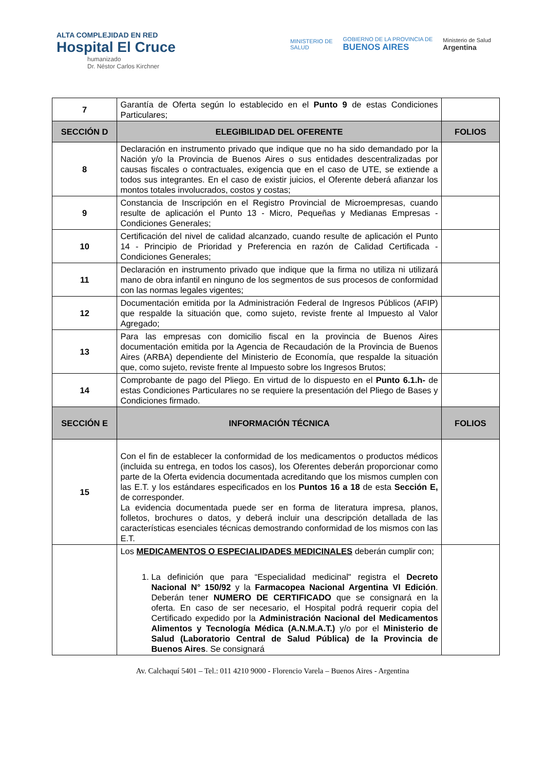ALTA COMPLEJIDAD EN RED
Hospital El Cruce
humanizado
Dr. Néstor Carlos Kirchner
MINISTERIO DE
SALUD
GOBIERNO DE LA PROVINCIA DE
BUENOS AIRES
Ministerio de Salud
Argentina
| 7 | Garantía de Oferta según lo establecido en el Punto 9 de estas Condiciones Particulares; | |
| SECCIÓN D | ELEGIBILIDAD DEL OFERENTE | FOLIOS |
| 8 | Declaración en instrumento privado que indique que no ha sido demandado por la Nación y/o la Provincia de Buenos Aires o sus entidades descentralizadas por causas fiscales o contractuales, exigencia que en el caso de UTE, se extiende a todos sus integrantes. En el caso de existir juicios, el Oferente deberá afianzar los montos totales involucrados, costos y costas; | |
| 9 | Constancia de Inscripción en el Registro Provincial de Microempresas, cuando resulte de aplicación el Punto 13 - Micro, Pequeñas y Medianas Empresas - Condiciones Generales; | |
| 10 | Certificación del nivel de calidad alcanzado, cuando resulte de aplicación el Punto 14 - Principio de Prioridad y Preferencia en razón de Calidad Certificada - Condiciones Generales; | |
| 11 | Declaración en instrumento privado que indique que la firma no utiliza ni utilizará mano de obra infantil en ninguno de los segmentos de sus procesos de conformidad con las normas legales vigentes; | |
| 12 | Documentación emitida por la Administración Federal de Ingresos Públicos (AFIP) que respalde la situación que, como sujeto, reviste frente al Impuesto al Valor Agregado; | |
| 13 | Para las empresas con domicilio fiscal en la provincia de Buenos Aires documentación emitida por la Agencia de Recaudación de la Provincia de Buenos Aires (ARBA) dependiente del Ministerio de Economía, que respalde la situación que, como sujeto, reviste frente al Impuesto sobre los Ingresos Brutos; | |
| 14 | Comprobante de pago del Pliego. En virtud de lo dispuesto en el Punto 6.1.h- de estas Condiciones Particulares no se requiere la presentación del Pliego de Bases y Condiciones firmado. | |
| SECCIÓN E | INFORMACIÓN TÉCNICA | FOLIOS |
| 15 | Con el fin de establecer la conformidad de los medicamentos o productos médicos (incluida su entrega, en todos los casos), los Oferentes deberán proporcionar como parte de la Oferta evidencia documentada acreditando que los mismos cumplen con las E.T. y los estándares especificados en los Puntos 16 a 18 de esta Sección E, de corresponder. La evidencia documentada puede ser en forma de literatura impresa, planos, folletos, brochures o datos, y deberá incluir una descripción detallada de las características esenciales técnicas demostrando conformidad de los mismos con las E.T. | |
| | Los MEDICAMENTOS O ESPECIALIDADES MEDICINALES deberán cumplir con; 1. La definición que para “Especialidad medicinal" registra el Decreto Nacional N° 150/92 y la Farmacopea Nacional Argentina VI Edición . Deberán tener NUMERO DE CERTIFICADO que se consignará en la oferta. En caso de ser necesario, el Hospital podrá requerir copia del Certificado expedido por la Administración Nacional del Medicamentos Alimentos y Tecnología Médica (A.N.M.A.T.) y/o por el Ministerio de Salud (Laboratorio Central de Salud Pública) de la Provincia de Buenos Aires . Se consignará | |
Av. Calchaquí 5401 – Tel.: 011 4210 9000 - Florencio Varela – Buenos Aires - Argentina